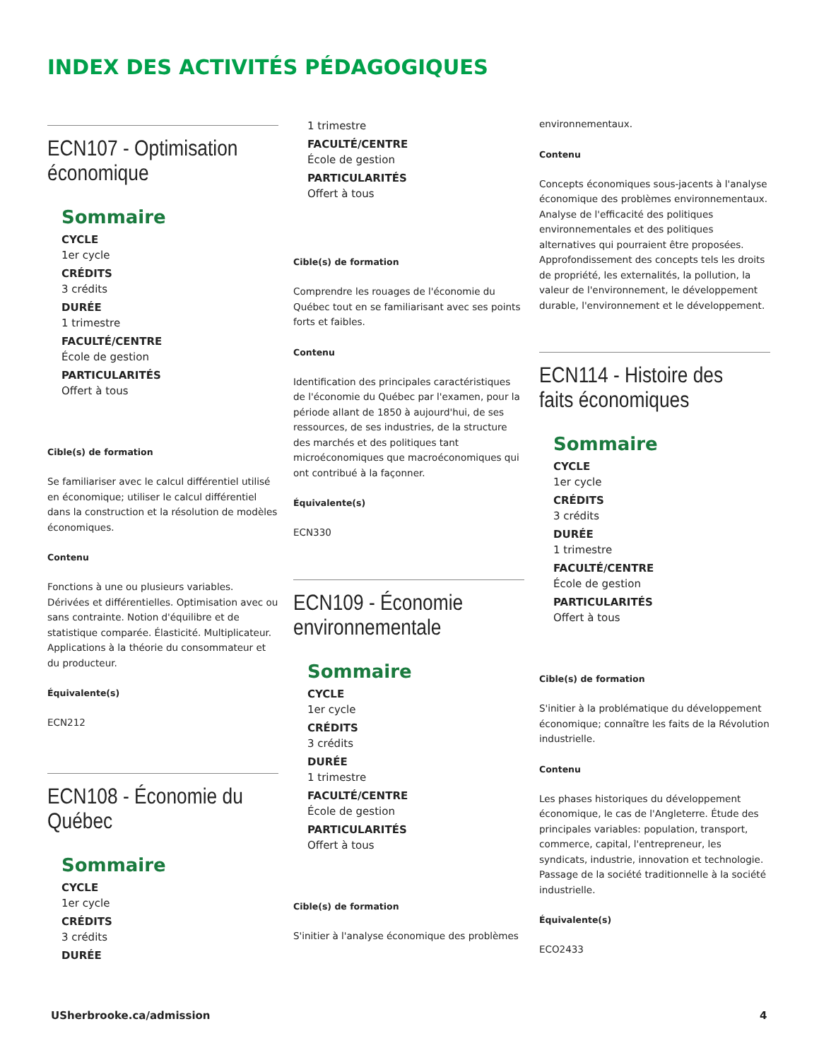INDEX DES ACTIVITÉS PÉDAGOGIQUES
ECN107 - Optimisation économique
Sommaire
CYCLE
1er cycle
CRÉDITS
3 crédits
DURÉE
1 trimestre
FACULTÉ/CENTRE
École de gestion
PARTICULARITÉS
Offert à tous
Cible(s) de formation
Se familiariser avec le calcul différentiel utilisé en économique; utiliser le calcul différentiel dans la construction et la résolution de modèles économiques.
Contenu
Fonctions à une ou plusieurs variables. Dérivées et différentielles. Optimisation avec ou sans contrainte. Notion d'équilibre et de statistique comparée. Élasticité. Multiplicateur. Applications à la théorie du consommateur et du producteur.
Équivalente(s)
ECN212
ECN108 - Économie du Québec
Sommaire
CYCLE
1er cycle
CRÉDITS
3 crédits
DURÉE
1 trimestre
FACULTÉ/CENTRE
École de gestion
PARTICULARITÉS
Offert à tous
Cible(s) de formation
Comprendre les rouages de l'économie du Québec tout en se familiarisant avec ses points forts et faibles.
Contenu
Identification des principales caractéristiques de l'économie du Québec par l'examen, pour la période allant de 1850 à aujourd'hui, de ses ressources, de ses industries, de la structure des marchés et des politiques tant microéconomiques que macroéconomiques qui ont contribué à la façonner.
Équivalente(s)
ECN330
ECN109 - Économie environnementale
Sommaire
CYCLE
1er cycle
CRÉDITS
3 crédits
DURÉE
1 trimestre
FACULTÉ/CENTRE
École de gestion
PARTICULARITÉS
Offert à tous
Cible(s) de formation
S'initier à l'analyse économique des problèmes
environnementaux.
Contenu
Concepts économiques sous-jacents à l'analyse économique des problèmes environnementaux. Analyse de l'efficacité des politiques environnementales et des politiques alternatives qui pourraient être proposées. Approfondissement des concepts tels les droits de propriété, les externalités, la pollution, la valeur de l'environnement, le développement durable, l'environnement et le développement.
ECN114 - Histoire des faits économiques
Sommaire
CYCLE
1er cycle
CRÉDITS
3 crédits
DURÉE
1 trimestre
FACULTÉ/CENTRE
École de gestion
PARTICULARITÉS
Offert à tous
Cible(s) de formation
S'initier à la problématique du développement économique; connaître les faits de la Révolution industrielle.
Contenu
Les phases historiques du développement économique, le cas de l'Angleterre. Étude des principales variables: population, transport, commerce, capital, l'entrepreneur, les syndicats, industrie, innovation et technologie. Passage de la société traditionnelle à la société industrielle.
Équivalente(s)
ECO2433
USherbrooke.ca/admission 4